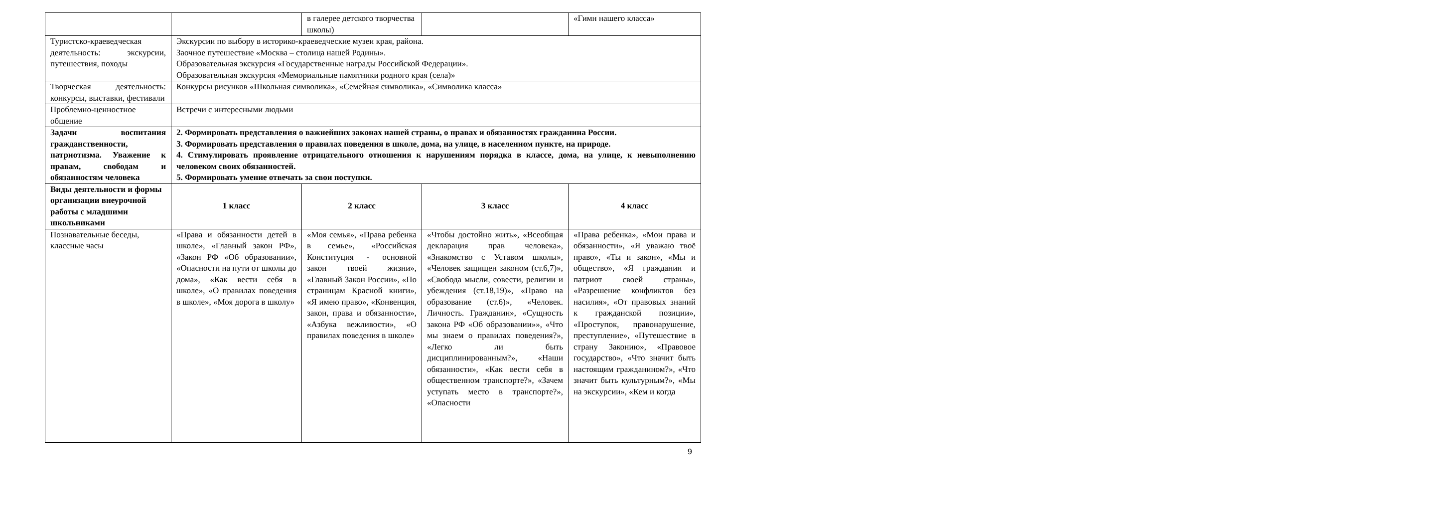| | | в галерее детского творчества школы) | | «Гимн нашего класса» |
| Туристско-краеведческая деятельность: экскурсии, путешествия, походы | Экскурсии по выбору в историко-краеведческие музеи края, района. Заочное путешествие «Москва – столица нашей Родины». Образовательная экскурсия «Государственные награды Российской Федерации». Образовательная экскурсия «Мемориальные памятники родного края (села)» | | | |
| Творческая деятельность: конкурсы, выставки, фестивали | Конкурсы рисунков «Школьная символика», «Семейная символика», «Символика класса» | | | |
| Проблемно-ценностное общение | Встречи с интересными людьми | | | |
| Задачи воспитания гражданственности, патриотизма. Уважение к правам, свободам и обязанностям человека | 2. Формировать представления о важнейших законах нашей страны, о правах и обязанностях гражданина России. 3. Формировать представления о правилах поведения в школе, дома, на улице, в населенном пункте, на природе. 4. Стимулировать проявление отрицательного отношения к нарушениям порядка в классе, дома, на улице, к невыполнению человеком своих обязанностей. 5. Формировать умение отвечать за свои поступки. | | | |
| Виды деятельности и формы организации внеурочной работы с младшими школьниками | 1 класс | 2 класс | 3 класс | 4 класс |
| Познавательные беседы, классные часы | «Права и обязанности детей в школе», «Главный закон РФ», «Закон РФ «Об образовании», «Опасности на пути от школы до дома», «Как вести себя в школе», «О правилах поведения в школе», «Моя дорога в школу» | «Моя семья», «Права ребенка в семье», «Российская Конституция - основной закон твоей жизни», «Главный Закон России», «По страницам Красной книги», «Я имею право», «Конвенция, закон, права и обязанности», «Азбука вежливости», «О правилах поведения в школе» | «Чтобы достойно жить», «Всеобщая декларация прав человека», «Знакомство с Уставом школы», «Человек защищен законом (ст.6,7)», «Свобода мысли, совести, религии и убеждения (ст.18,19)», «Право на образование (ст.6)», «Человек. Личность. Гражданин», «Сущность закона РФ «Об образовании»», «Что мы знаем о правилах поведения?», «Легко ли быть дисциплинированным?», «Наши обязанности», «Как вести себя в общественном транспорте?», «Зачем уступать место в транспорте?», «Опасности | «Права ребенка», «Мои права и обязанности», «Я уважаю твоё право», «Ты и закон», «Мы и общество», «Я гражданин и патриот своей страны», «Разрешение конфликтов без насилия», «От правовых знаний к гражданской позиции», «Проступок, правонарушение, преступление», «Путешествие в страну Законию», «Правовое государство», «Что значит быть настоящим гражданином?», «Что значит быть культурным?», «Мы на экскурсии», «Кем и когда |
9